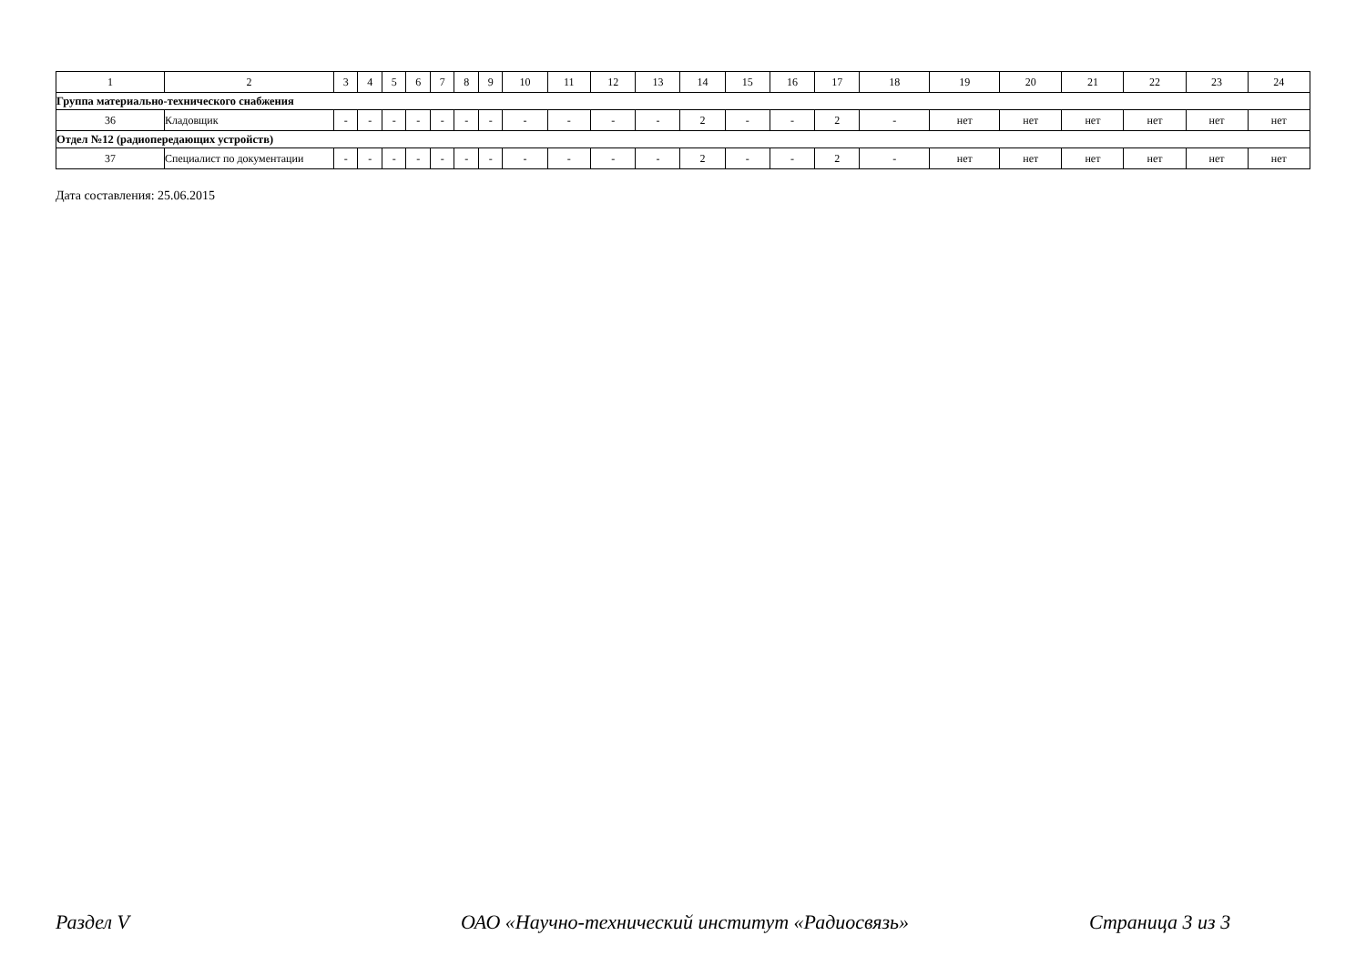| 1 | 2 | 3 | 4 | 5 | 6 | 7 | 8 | 9 | 10 | 11 | 12 | 13 | 14 | 15 | 16 | 17 | 18 | 19 | 20 | 21 | 22 | 23 | 24 |
| Группа материально-технического снабжения | | | | | | | | | | | | | | | | | | | | | | | |
| 36 | Кладовщик | - | - | - | - | - | - | - | - | - | - | - | 2 | - | - | 2 | - | нет | нет | нет | нет | нет | нет |
| Отдел №12 (радиопередающих устройств) | | | | | | | | | | | | | | | | | | | | | | | |
| 37 | Специалист по документации | - | - | - | - | - | - | - | - | - | - | - | 2 | - | - | 2 | - | нет | нет | нет | нет | нет | нет |
Дата составления: 25.06.2015
Раздел V ОАО «Научно-технический институт «Радиосвязь» Страница 3 из 3